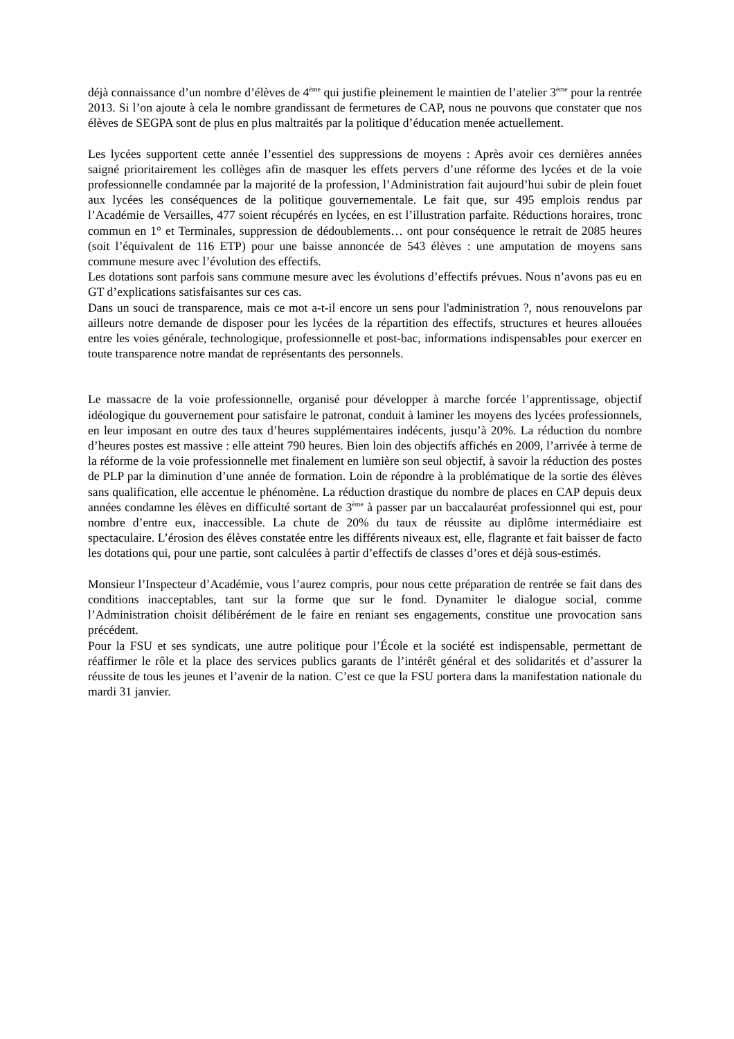déjà connaissance d’un nombre d’élèves de 4<sup>ème</sup> qui justifie pleinement le maintien de l’atelier 3<sup>ème</sup> pour la rentrée 2013. Si l’on ajoute à cela le nombre grandissant de fermetures de CAP, nous ne pouvons que constater que nos élèves de SEGPA sont de plus en plus maltraités par la politique d’éducation menée actuellement.
Les lycées supportent cette année l’essentiel des suppressions de moyens : Après avoir ces dernières années saigné prioritairement les collèges afin de masquer les effets pervers d’une réforme des lycées et de la voie professionnelle condamnée par la majorité de la profession, l’Administration fait aujourd’hui subir de plein fouet aux lycées les conséquences de la politique gouvernementale. Le fait que, sur 495 emplois rendus par l’Académie de Versailles, 477 soient récupérés en lycées, en est l’illustration parfaite. Réductions horaires, tronc commun en 1° et Terminales, suppression de dédoublements… ont pour conséquence le retrait de 2085 heures (soit l’équivalent de 116 ETP) pour une baisse annoncée de 543 élèves : une amputation de moyens sans commune mesure avec l’évolution des effectifs.
Les dotations sont parfois sans commune mesure avec les évolutions d’effectifs prévues. Nous n’avons pas eu en GT d’explications satisfaisantes sur ces cas.
Dans un souci de transparence, mais ce mot a-t-il encore un sens pour l'administration ?, nous renouvelons par ailleurs notre demande de disposer pour les lycées de la répartition des effectifs, structures et heures allouées entre les voies générale, technologique, professionnelle et post-bac, informations indispensables pour exercer en toute transparence notre mandat de représentants des personnels.
Le massacre de la voie professionnelle, organisé pour développer à marche forcée l’apprentissage, objectif idéologique du gouvernement pour satisfaire le patronat, conduit à laminer les moyens des lycées professionnels, en leur imposant en outre des taux d’heures supplémentaires indécents, jusqu’à 20%. La réduction du nombre d’heures postes est massive : elle atteint 790 heures. Bien loin des objectifs affichés en 2009, l’arrivée à terme de la réforme de la voie professionnelle met finalement en lumière son seul objectif, à savoir la réduction des postes de PLP par la diminution d’une année de formation. Loin de répondre à la problématique de la sortie des élèves sans qualification, elle accentue le phénomène. La réduction drastique du nombre de places en CAP depuis deux années condamne les élèves en difficulté sortant de 3<sup>ème</sup> à passer par un baccalauréat professionnel qui est, pour nombre d’entre eux, inaccessible. La chute de 20% du taux de réussite au diplôme intermédiaire est spectaculaire. L’érosion des élèves constatée entre les différents niveaux est, elle, flagrante et fait baisser de facto les dotations qui, pour une partie, sont calculées à partir d’effectifs de classes d’ores et déjà sous-estimés.
Monsieur l’Inspecteur d’Académie, vous l’aurez compris, pour nous cette préparation de rentrée se fait dans des conditions inacceptables, tant sur la forme que sur le fond. Dynamiter le dialogue social, comme l’Administration choisit délibérément de le faire en reniant ses engagements, constitue une provocation sans précédent.
Pour la FSU et ses syndicats, une autre politique pour l’École et la société est indispensable, permettant de réaffirmer le rôle et la place des services publics garants de l’intérêt général et des solidarités et d’assurer la réussite de tous les jeunes et l’avenir de la nation. C’est ce que la FSU portera dans la manifestation nationale du mardi 31 janvier.